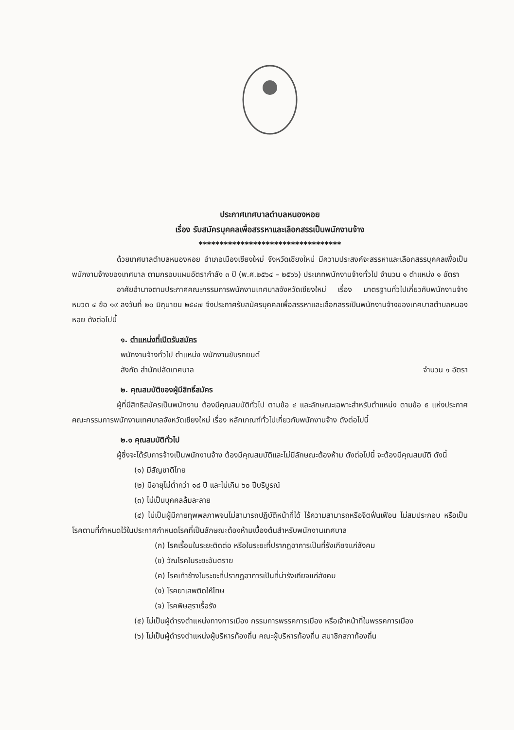ประกาศเทศบาลตำบลหนองหอย
เรื่อง รับสมัครบุคคลเพื่อสรรหาและเลือกสรรเป็นพนักงานจ้าง
**********************************
ด้วยเทศบาลตำบลหนองหอย อำเภอเมืองเชียงใหม่ จังหวัดเชียงใหม่ มีความประสงค์จะสรรหาและเลือกสรรบุคคลเพื่อเป็นพนักงานจ้างของเทศบาล ตามกรอบแผนอัตรากำลัง ๓ ปี (พ.ศ.๒๕๖๔ – ๒๕๖๖) ประเภทพนักงานจ้างทั่วไป จำนวน ๑ ตำแหน่ง ๑ อัตรา
อาศัยอำนาจตามประกาศคณะกรรมการพนักงานเทศบาลจังหวัดเชียงใหม่ เรื่อง มาตรฐานทั่วไปเกี่ยวกับพนักงานจ้าง หมวด ๔ ข้อ ๑๙ ลงวันที่ ๒๐ มิถุนายน ๒๕๔๗ จึงประกาศรับสมัครบุคคลเพื่อสรรหาและเลือกสรรเป็นพนักงานจ้างของเทศบาลตำบลหนองหอย ดังต่อไปนี้
๑. ตำแหน่งที่เปิดรับสมัคร
พนักงานจ้างทั่วไป ตำแหน่ง พนักงานขับรถยนต์
สังกัด สำนักปลัดเทศบาล จำนวน ๑ อัตรา
๒. คุณสมบัติของผู้มีสิทธิ์สมัคร
ผู้ที่มีสิทธิสมัครเป็นพนักงาน ต้องมีคุณสมบัติทั่วไป ตามข้อ ๔ และลักษณะเฉพาะสำหรับตำแหน่ง ตามข้อ ๕ แห่งประกาศคณะกรรมการพนักงานเทศบาลจังหวัดเชียงใหม่ เรื่อง หลักเกณฑ์ทั่วไปเกี่ยวกับพนักงานจ้าง ดังต่อไปนี้
๒.๑ คุณสมบัติทั่วไป
ผู้ซึ่งจะได้รับการจ้างเป็นพนักงานจ้าง ต้องมีคุณสมบัติและไม่มีลักษณะต้องห้าม ดังต่อไปนี้ จะต้องมีคุณสมบัติ ดังนี้
(๑) มีสัญชาติไทย
(๒) มีอายุไม่ต่ำกว่า ๑๘ ปี และไม่เกิน ๖๐ ปีบริบูรณ์
(๓) ไม่เป็นบุคคลล้มละลาย
(๔) ไม่เป็นผู้มีกายทุพพลภาพจนไม่สามารถปฏิบัติหน้าที่ได้ ไร้ความสามารถหรือจิตฟั่นเฟือน ไม่สมประกอบ หรือเป็นโรคตามที่กำหนดไว้ในประกาศกำหนดโรคที่เป็นลักษณะต้องห้ามเบื้องต้นสำหรับพนักงานเทศบาล
(ก) โรคเรื้อนในระยะติดต่อ หรือในระยะที่ปรากฏอาการเป็นที่รังเกียจแก่สังคม
(ข) วัณโรคในระยะอันตราย
(ค) โรคเท้าช้างในระยะที่ปรากฏอาการเป็นที่น่ารังเกียจแก่สังคม
(ง) โรคยาเสพติดให้โทษ
(จ) โรคพิษสุราเรื้อรัง
(๕) ไม่เป็นผู้ดำรงตำแหน่งทางการเมือง กรรมการพรรคการเมือง หรือเจ้าหน้าที่ในพรรคการเมือง
(๖) ไม่เป็นผู้ดำรงตำแหน่งผู้บริหารท้องถิ่น คณะผู้บริหารท้องถิ่น สมาชิกสภาท้องถิ่น